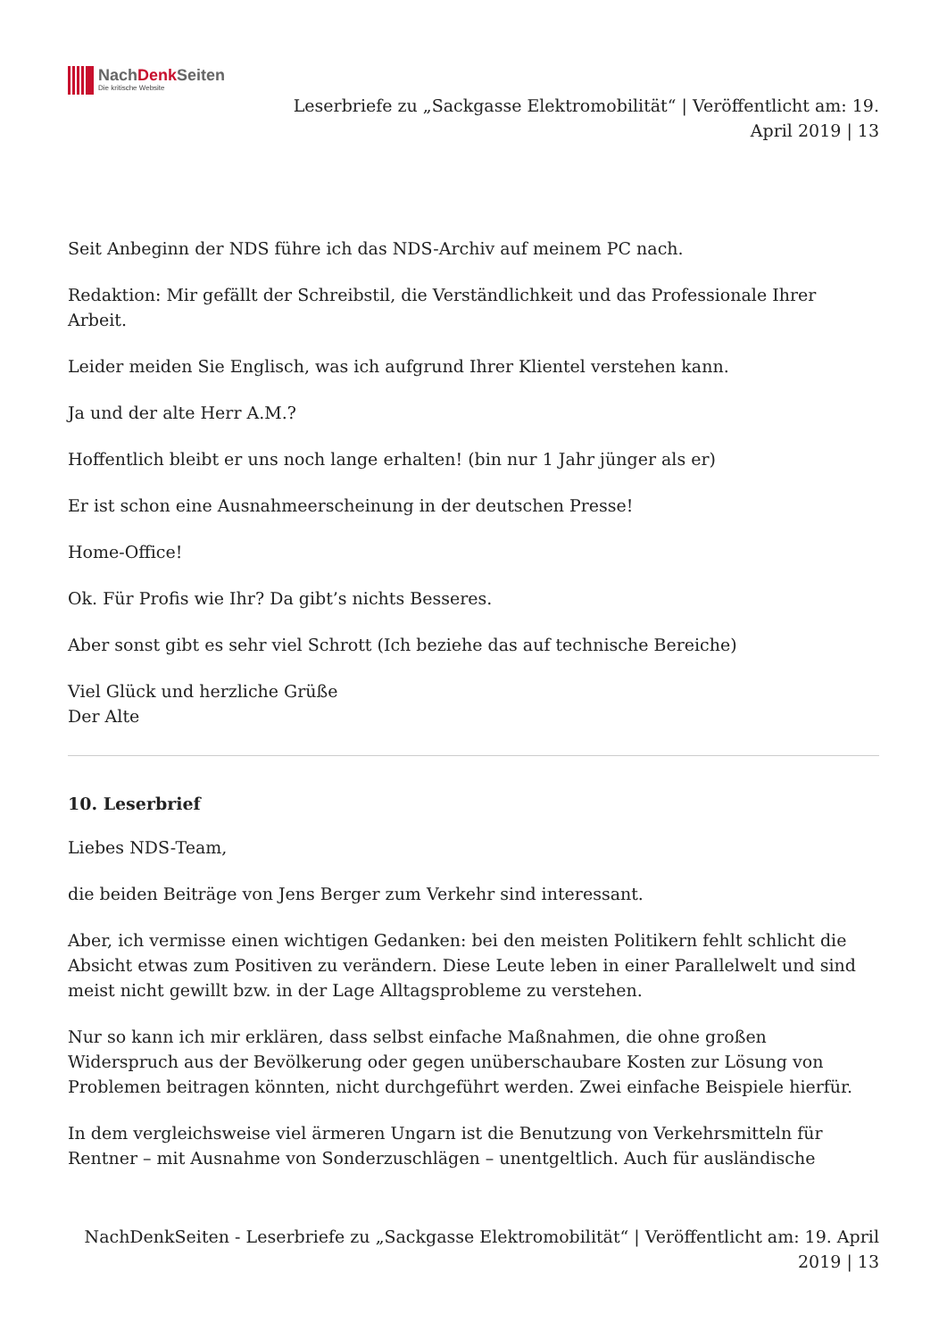NachDenk Seiten
Die kritische Website
Leserbriefe zu „Sackgasse Elektromobilität“ | Veröffentlicht am: 19. April 2019 | 13
Seit Anbeginn der NDS führe ich das NDS-Archiv auf meinem PC nach.
Redaktion: Mir gefällt der Schreibstil, die Verständlichkeit und das Professionale Ihrer Arbeit.
Leider meiden Sie Englisch, was ich aufgrund Ihrer Klientel verstehen kann.
Ja und der alte Herr A.M.?
Hoffentlich bleibt er uns noch lange erhalten! (bin nur 1 Jahr jünger als er)
Er ist schon eine Ausnahmeerscheinung in der deutschen Presse!
Home-Office!
Ok. Für Profis wie Ihr? Da gibt’s nichts Besseres.
Aber sonst gibt es sehr viel Schrott (Ich beziehe das auf technische Bereiche)
Viel Glück und herzliche Grüße
Der Alte
10. Leserbrief
Liebes NDS-Team,
die beiden Beiträge von Jens Berger zum Verkehr sind interessant.
Aber, ich vermisse einen wichtigen Gedanken: bei den meisten Politikern fehlt schlicht die Absicht etwas zum Positiven zu verändern. Diese Leute leben in einer Parallelwelt und sind meist nicht gewillt bzw. in der Lage Alltagsprobleme zu verstehen.
Nur so kann ich mir erklären, dass selbst einfache Maßnahmen, die ohne großen Widerspruch aus der Bevölkerung oder gegen unüberschaubare Kosten zur Lösung von Problemen beitragen könnten, nicht durchgeführt werden. Zwei einfache Beispiele hierfür.
In dem vergleichsweise viel ärmeren Ungarn ist die Benutzung von Verkehrsmitteln für Rentner – mit Ausnahme von Sonderzuschlägen – unentgeltlich. Auch für ausländische
NachDenkSeiten - Leserbriefe zu „Sackgasse Elektromobilität“ | Veröffentlicht am: 19. April 2019 | 13